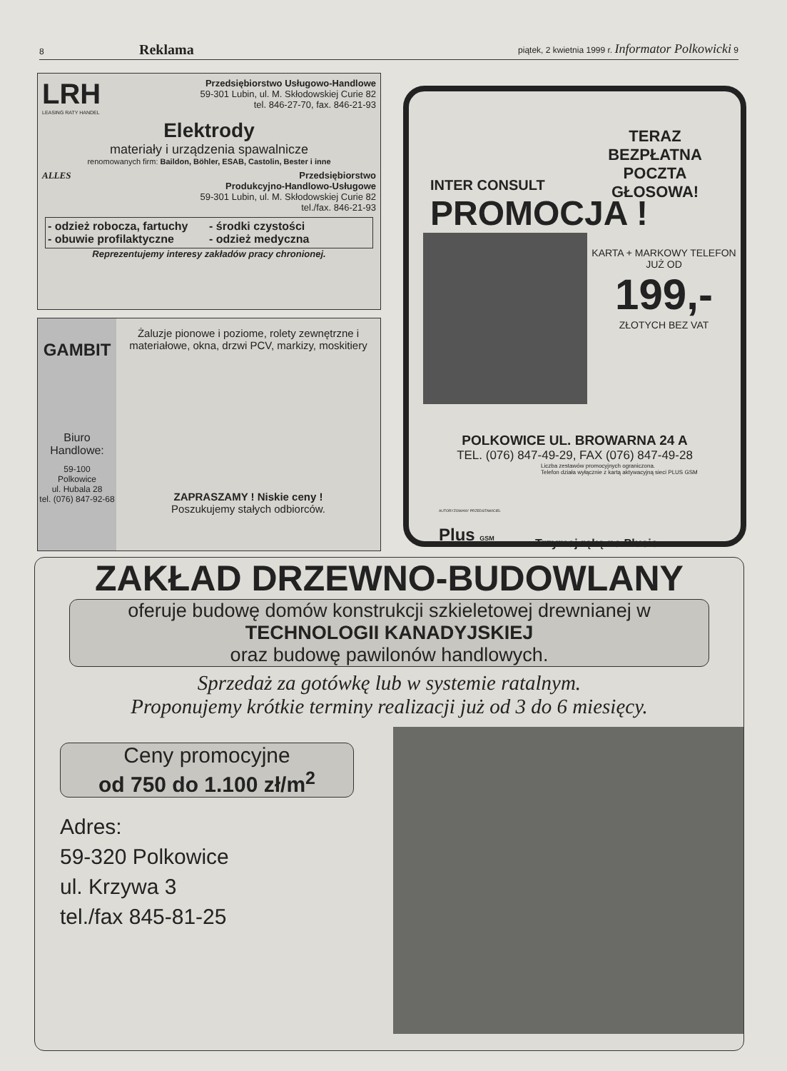8 Reklama piątek, 2 kwietnia 1999 r. Informator Polkowicki 9
LRH
LEASING RATY HANDEL
Przedsiębiorstwo Usługowo-Handlowe
59-301 Lubin, ul. M. Skłodowskiej Curie 82
tel. 846-27-70, fax. 846-21-93
Elektrody
materiały i urządzenia spawalnicze
renomowanych firm: Baildon, Böhler, ESAB, Castolin, Bester i inne
ALLES Przedsiębiorstwo
Produkcyjno-Handlowo-Usługowe
59-301 Lubin, ul. M. Skłodowskiej Curie 82
tel./fax. 846-21-93
- odzież robocza, fartuchy - środki czystości - obuwie profilaktyczne - odzież medyczna
Reprezentujemy interesy zakładów pracy chronionej.
GAMBIT
Biuro
Handlowe:
59-100
Polkowice
ul. Hubala 28
tel. (076) 847-92-68
Żaluzje pionowe i poziome, rolety zewnętrzne i materiałowe, okna, drzwi PCV, markizy, moskitiery
ZAPRASZAMY ! Niskie ceny !
Poszukujemy stałych odbiorców.
INTER CONSULT
TERAZ BEZPŁATNA POCZTA GŁOSOWA!
PROMOCJA !
KARTA + MARKOWY TELEFON JUŻ OD
199,-
ZŁOTYCH BEZ VAT
POLKOWICE UL. BROWARNA 24 A
TEL. (076) 847-49-29, FAX (076) 847-49-28
Liczba zestawów promocyjnych ograniczona.
Telefon działa wyłącznie z kartą aktywacyjną sieci PLUS GSM
AUTORYZOWANY PRZEDSTAWICIEL
Plus GSM Trzymaj rękę na Plusie
ZAKŁAD DRZEWNO-BUDOWLANY
oferuje budowę domów konstrukcji szkieletowej drewnianej w
TECHNOLOGII KANADYJSKIEJ
oraz budowę pawilonów handlowych.
Sprzedaż za gotówkę lub w systemie ratalnym.
Proponujemy krótkie terminy realizacji już od 3 do 6 miesięcy.
Ceny promocyjne
od 750 do 1.100 zł/m<sup>2</sup>
Adres:
59-320 Polkowice
ul. Krzywa 3
tel./fax 845-81-25